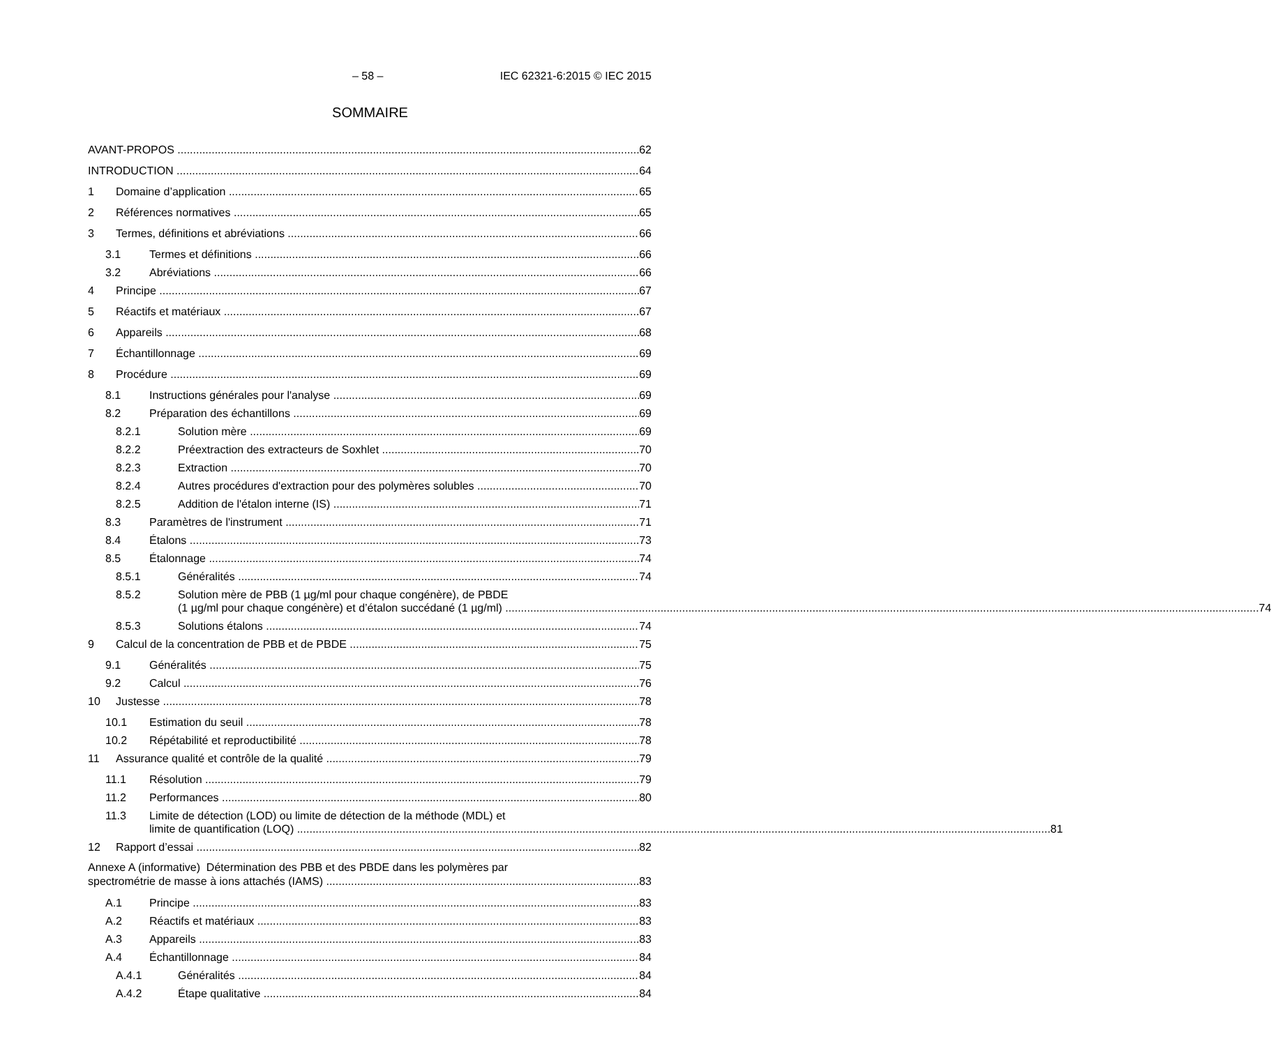– 58 – IEC 62321-6:2015 © IEC 2015
SOMMAIRE
AVANT-PROPOS 62
INTRODUCTION 64
1 Domaine d’application 65
2 Références normatives 65
3 Termes, définitions et abréviations 66
3.1 Termes et définitions 66
3.2 Abréviations 66
4 Principe 67
5 Réactifs et matériaux 67
6 Appareils 68
7 Échantillonnage 69
8 Procédure 69
8.1 Instructions générales pour l'analyse 69
8.2 Préparation des échantillons 69
8.2.1 Solution mère 69
8.2.2 Préextraction des extracteurs de Soxhlet 70
8.2.3 Extraction 70
8.2.4 Autres procédures d'extraction pour des polymères solubles 70
8.2.5 Addition de l'étalon interne (IS) 71
8.3 Paramètres de l'instrument 71
8.4 Étalons 73
8.5 Étalonnage 74
8.5.1 Généralités 74
8.5.2 Solution mère de PBB (1 µg/ml pour chaque congénère), de PBDE
(1 µg/ml pour chaque congénère) et d’étalon succédané (1 µg/ml) 74
8.5.3 Solutions étalons 74
9 Calcul de la concentration de PBB et de PBDE 75
9.1 Généralités 75
9.2 Calcul 76
10 Justesse 78
10.1 Estimation du seuil 78
10.2 Répétabilité et reproductibilité 78
11 Assurance qualité et contrôle de la qualité 79
11.1 Résolution 79
11.2 Performances 80
11.3 Limite de détection (LOD) ou limite de détection de la méthode (MDL) et
limite de quantification (LOQ) 81
12 Rapport d’essai 82
Annexe A (informative) Détermination des PBB et des PBDE dans les polymères par
spectrométrie de masse à ions attachés (IAMS) 83
A.1 Principe 83
A.2 Réactifs et matériaux 83
A.3 Appareils 83
A.4 Échantillonnage 84
A.4.1 Généralités 84
A.4.2 Étape qualitative 84